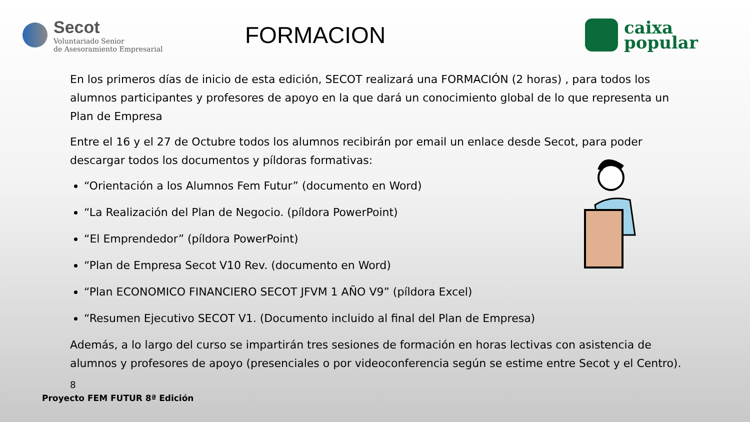Secot
Voluntariado Senior
de Asesoramiento Empresarial
FORMACION
caixa
popular
En los primeros días de inicio de esta edición, SECOT realizará una FORMACIÓN (2 horas) , para todos los alumnos participantes y profesores de apoyo en la que dará un conocimiento global de lo que representa un Plan de Empresa
Entre el 16 y el 27 de Octubre todos los alumnos recibirán por email un enlace desde Secot, para poder descargar todos los documentos y píldoras formativas:
“Orientación a los Alumnos Fem Futur” (documento en Word)
“La Realización del Plan de Negocio. (píldora PowerPoint)
“El Emprendedor” (píldora PowerPoint)
“Plan de Empresa Secot V10 Rev. (documento en Word)
“Plan ECONOMICO FINANCIERO SECOT JFVM 1 AÑO V9” (píldora Excel)
“Resumen Ejecutivo SECOT V1. (Documento incluido al final del Plan de Empresa)
Además, a lo largo del curso se impartirán tres sesiones de formación en horas lectivas con asistencia de alumnos y profesores de apoyo (presenciales o por videoconferencia según se estime entre Secot y el Centro). <sub>8</sub>
Proyecto FEM FUTUR 8ª Edición